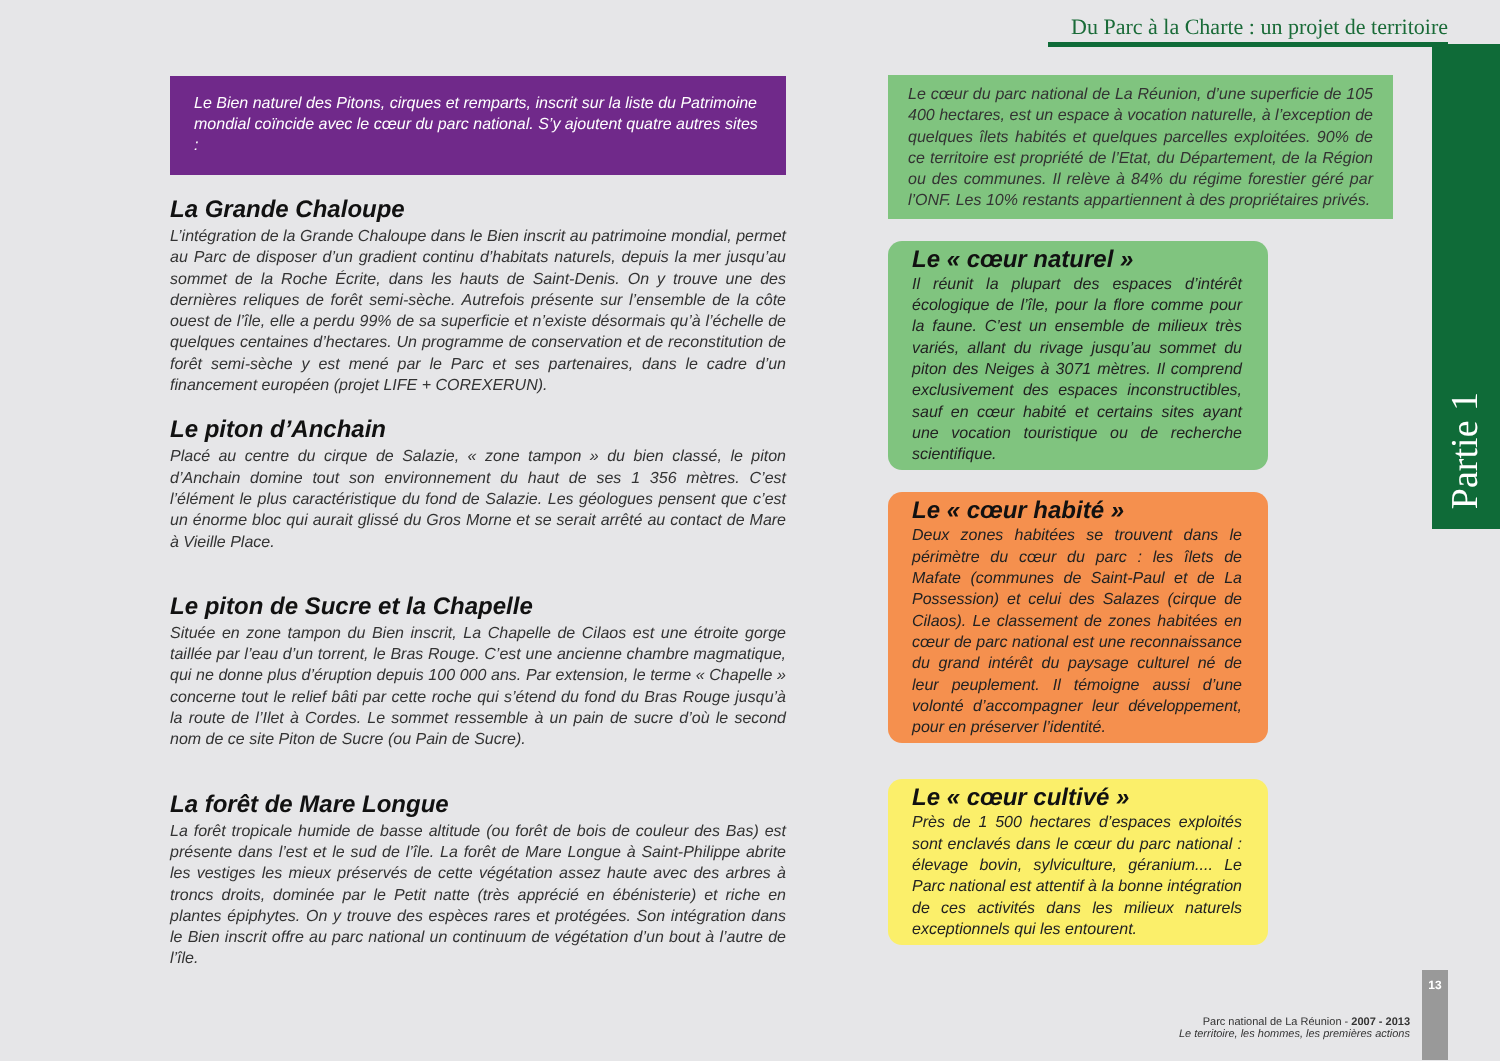Le Bien naturel des Pitons, cirques et remparts, inscrit sur la liste du Patrimoine mondial coïncide avec le cœur du parc national. S’y ajoutent quatre autres sites :
La Grande Chaloupe
L’intégration de la Grande Chaloupe dans le Bien inscrit au patrimoine mondial, permet au Parc de disposer d’un gradient continu d’habitats naturels, depuis la mer jusqu’au sommet de la Roche Écrite, dans les hauts de Saint-Denis. On y trouve une des dernières reliques de forêt semi-sèche. Autrefois présente sur l’ensemble de la côte ouest de l’île, elle a perdu 99% de sa superficie et n’existe désormais qu’à l’échelle de quelques centaines d’hectares. Un programme de conservation et de reconstitution de forêt semi-sèche y est mené par le Parc et ses partenaires, dans le cadre d’un financement européen (projet LIFE + COREXERUN).
Le piton d’Anchain
Placé au centre du cirque de Salazie, « zone tampon » du bien classé, le piton d’Anchain domine tout son environnement du haut de ses 1 356 mètres. C’est l’élément le plus caractéristique du fond de Salazie. Les géologues pensent que c’est un énorme bloc qui aurait glissé du Gros Morne et se serait arrêté au contact de Mare à Vieille Place.
Le piton de Sucre et la Chapelle
Située en zone tampon du Bien inscrit, La Chapelle de Cilaos est une étroite gorge taillée par l’eau d’un torrent, le Bras Rouge. C’est une ancienne chambre magmatique, qui ne donne plus d’éruption depuis 100 000 ans. Par extension, le terme « Chapelle » concerne tout le relief bâti par cette roche qui s’étend du fond du Bras Rouge jusqu’à la route de l’Ilet à Cordes. Le sommet ressemble à un pain de sucre d’où le second nom de ce site Piton de Sucre (ou Pain de Sucre).
La forêt de Mare Longue
La forêt tropicale humide de basse altitude (ou forêt de bois de couleur des Bas) est présente dans l’est et le sud de l’île. La forêt de Mare Longue à Saint-Philippe abrite les vestiges les mieux préservés de cette végétation assez haute avec des arbres à troncs droits, dominée par le Petit natte (très apprécié en ébénisterie) et riche en plantes épiphytes. On y trouve des espèces rares et protégées. Son intégration dans le Bien inscrit offre au parc national un continuum de végétation d’un bout à l’autre de l’île.
Du Parc à la Charte : un projet de territoire
Le cœur du parc national de La Réunion, d’une superficie de 105 400 hectares, est un espace à vocation naturelle, à l’exception de quelques îlets habités et quelques parcelles exploitées. 90% de ce territoire est propriété de l’Etat, du Département, de la Région ou des communes. Il relève à 84% du régime forestier géré par l’ONF. Les 10% restants appartiennent à des propriétaires privés.
Le « cœur naturel »
Il réunit la plupart des espaces d’intérêt écologique de l’île, pour la flore comme pour la faune. C’est un ensemble de milieux très variés, allant du rivage jusqu’au sommet du piton des Neiges à 3071 mètres. Il comprend exclusivement des espaces inconstructibles, sauf en cœur habité et certains sites ayant une vocation touristique ou de recherche scientifique.
Le « cœur habité »
Deux zones habitées se trouvent dans le périmètre du cœur du parc : les îlets de Mafate (communes de Saint-Paul et de La Possession) et celui des Salazes (cirque de Cilaos). Le classement de zones habitées en cœur de parc national est une reconnaissance du grand intérêt du paysage culturel né de leur peuplement. Il témoigne aussi d’une volonté d’accompagner leur développement, pour en préserver l’identité.
Le « cœur cultivé »
Près de 1 500 hectares d’espaces exploités sont enclavés dans le cœur du parc national : élevage bovin, sylviculture, géranium.... Le Parc national est attentif à la bonne intégration de ces activités dans les milieux naturels exceptionnels qui les entourent.
Partie 1
Parc national de La Réunion - 2007 - 2013
Le territoire, les hommes, les premières actions
13